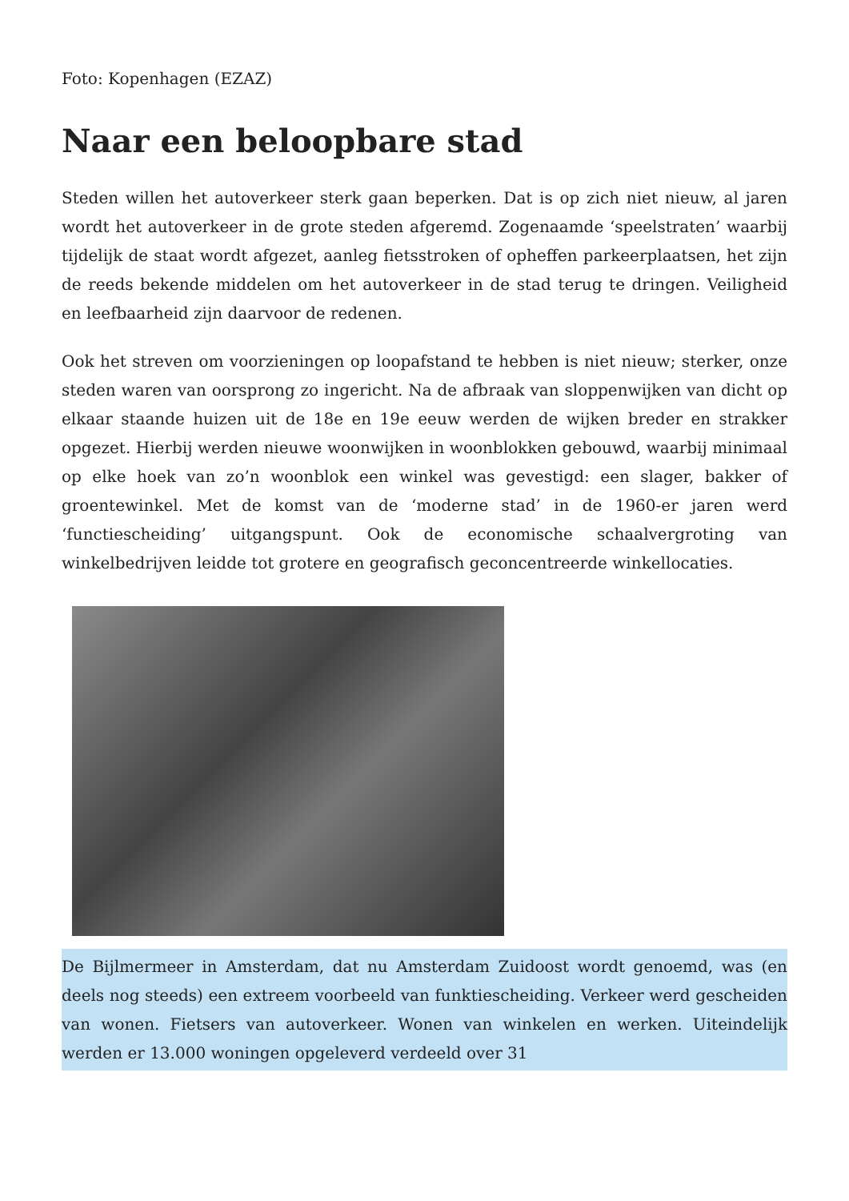Foto: Kopenhagen (EZAZ)
Naar een beloopbare stad
Steden willen het autoverkeer sterk gaan beperken. Dat is op zich niet nieuw, al jaren wordt het autoverkeer in de grote steden afgeremd. Zogenaamde ‘speelstraten’ waarbij tijdelijk de staat wordt afgezet, aanleg fietsstroken of opheffen parkeerplaatsen, het zijn de reeds bekende middelen om het autoverkeer in de stad terug te dringen. Veiligheid en leefbaarheid zijn daarvoor de redenen.
Ook het streven om voorzieningen op loopafstand te hebben is niet nieuw; sterker, onze steden waren van oorsprong zo ingericht. Na de afbraak van sloppenwijken van dicht op elkaar staande huizen uit de 18e en 19e eeuw werden de wijken breder en strakker opgezet. Hierbij werden nieuwe woonwijken in woonblokken gebouwd, waarbij minimaal op elke hoek van zo’n woonblok een winkel was gevestigd: een slager, bakker of groentewinkel. Met de komst van de ‘moderne stad’ in de 1960-er jaren werd ‘functiescheiding’ uitgangspunt. Ook de economische schaalvergroting van winkelbedrijven leidde tot grotere en geografisch geconcentreerde winkellocaties.
De Bijlmermeer in Amsterdam, dat nu Amsterdam Zuidoost wordt genoemd, was (en deels nog steeds) een extreem voorbeeld van funktiescheiding. Verkeer werd gescheiden van wonen. Fietsers van autoverkeer. Wonen van winkelen en werken. Uiteindelijk werden er 13.000 woningen opgeleverd verdeeld over 31